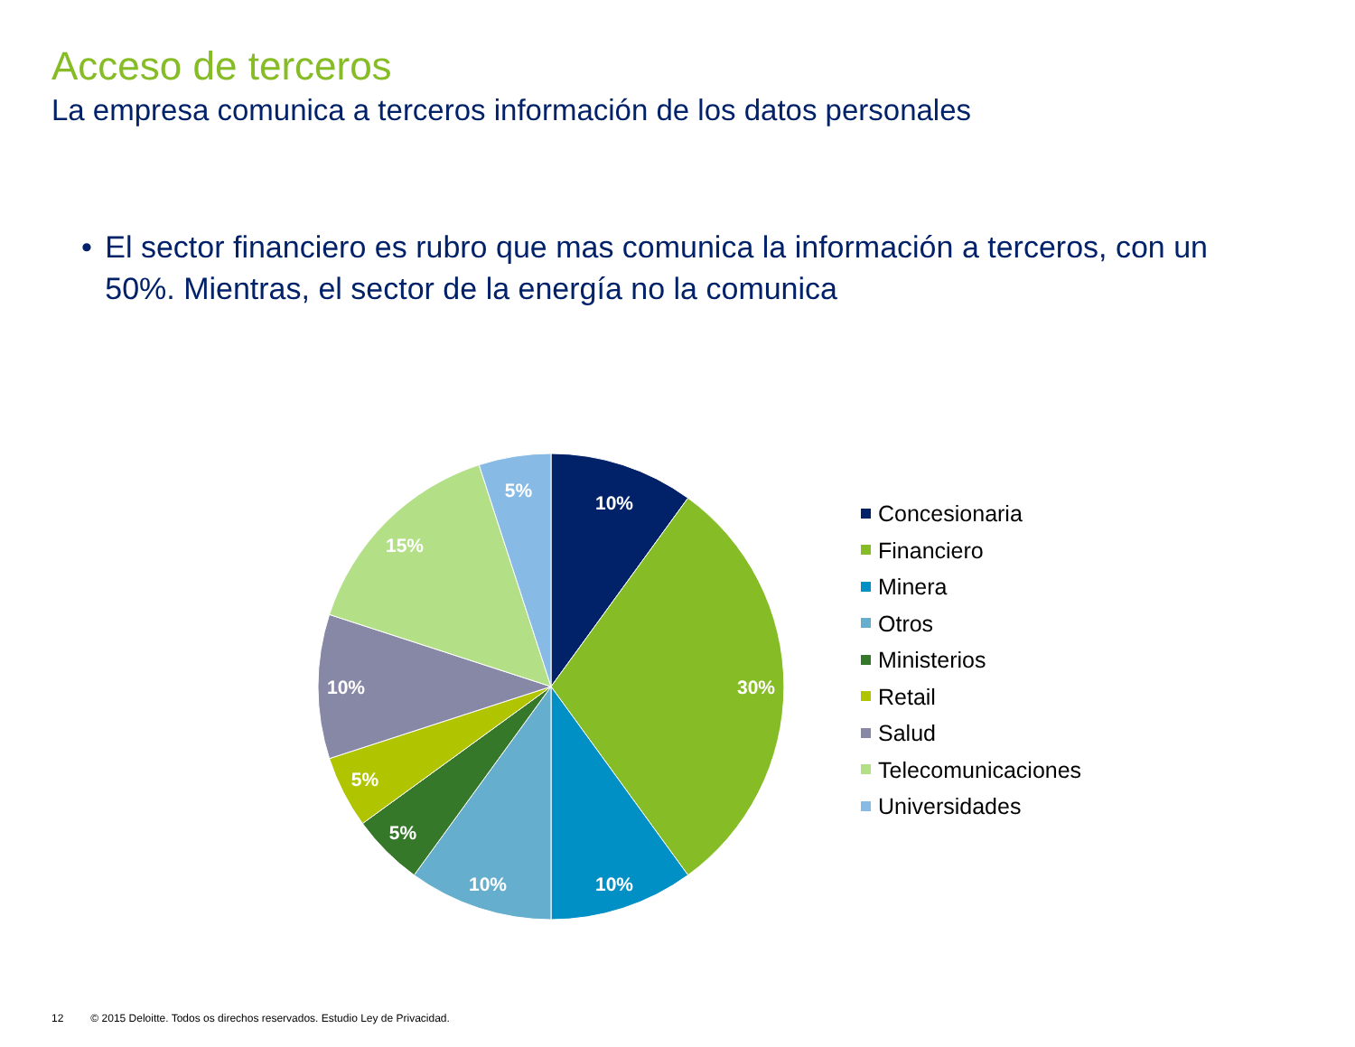Acceso de terceros
La empresa comunica a terceros información de los datos personales
• El sector financiero es rubro que mas comunica la información a terceros, con un 50%. Mientras, el sector de la energía no la comunica
10%
30%
10%
10%
5%
5%
10%
15%
5%
Concesionaria
Financiero
Minera
Otros
Ministerios
Retail
Salud
Telecomunicaciones
Universidades
12 © 2015 Deloitte. Todos os direchos reservados. Estudio Ley de Privacidad.